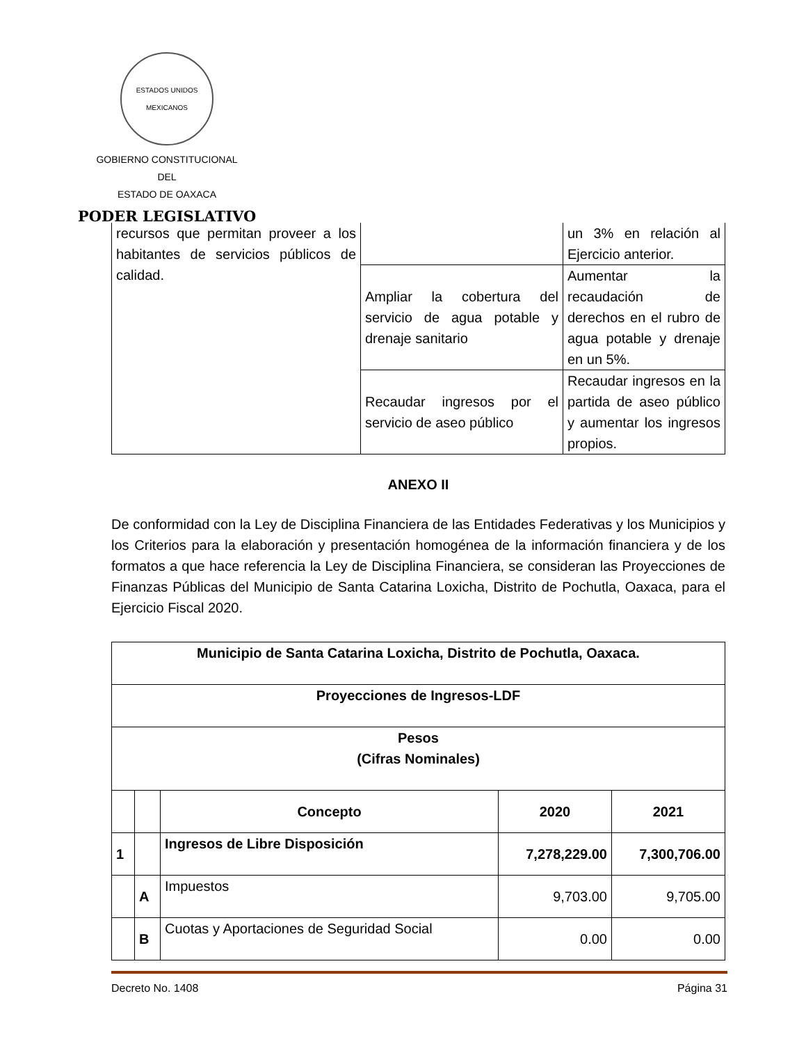ESTADOS UNIDOS MEXICANOS
GOBIERNO CONSTITUCIONAL
DEL
ESTADO DE OAXACA
PODER LEGISLATIVO
| recursos que permitan proveer a los habitantes de servicios públicos de calidad. | | un 3% en relación al Ejercicio anterior. |
| | Ampliar la cobertura del servicio de agua potable y drenaje sanitario | Aumentar la recaudación de derechos en el rubro de agua potable y drenaje en un 5%. |
| | Recaudar ingresos por el servicio de aseo público | Recaudar ingresos en la partida de aseo público y aumentar los ingresos propios. |
ANEXO II
De conformidad con la Ley de Disciplina Financiera de las Entidades Federativas y los Municipios y los Criterios para la elaboración y presentación homogénea de la información financiera y de los formatos a que hace referencia la Ley de Disciplina Financiera, se consideran las Proyecciones de Finanzas Públicas del Municipio de Santa Catarina Loxicha, Distrito de Pochutla, Oaxaca, para el Ejercicio Fiscal 2020.
| Municipio de Santa Catarina Loxicha, Distrito de Pochutla, Oaxaca. | | | | |
| --- | --- | --- | --- | --- |
| Proyecciones de Ingresos-LDF | | | | |
| Pesos (Cifras Nominales) | | | | |
| | | Concepto | 2020 | 2021 |
| 1 | | Ingresos de Libre Disposición | 7,278,229.00 | 7,300,706.00 |
| | A | Impuestos | 9,703.00 | 9,705.00 |
| | B | Cuotas y Aportaciones de Seguridad Social | 0.00 | 0.00 |
Decreto No. 1408 Página 31